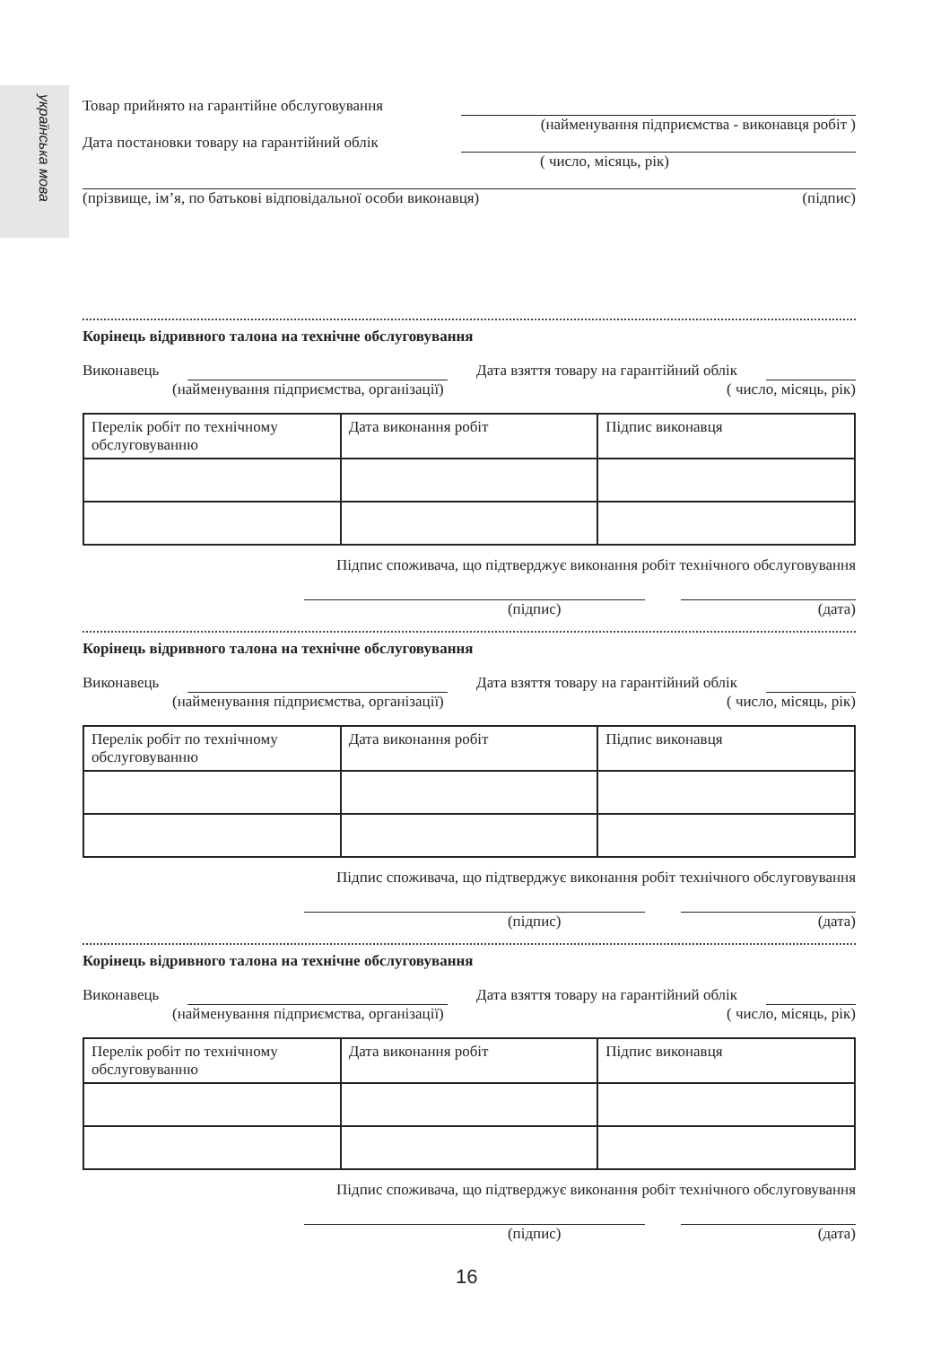українська мова
Товар прийнято на гарантійне обслуговування
(найменування підприємства - виконавця робіт )
Дата постановки товару на гарантійний облік
( число, місяць, рік)
(прізвище, ім’я, по батькові відповідальної особи виконавця) (підпис)
Корінець відривного талона на технічне обслуговування
Виконавець Дата взяття товару на гарантійний облік
(найменування підприємства, організації) ( число, місяць, рік)
| Перелік робіт по технічному обслуговуванню | Дата виконання робіт | Підпис виконавця |
Підпис споживача, що підтверджує виконання робіт технічного обслуговування
(підпис) (дата)
Корінець відривного талона на технічне обслуговування
Виконавець Дата взяття товару на гарантійний облік
(найменування підприємства, організації) ( число, місяць, рік)
| Перелік робіт по технічному обслуговуванню | Дата виконання робіт | Підпис виконавця |
Підпис споживача, що підтверджує виконання робіт технічного обслуговування
(підпис) (дата)
Корінець відривного талона на технічне обслуговування
Виконавець Дата взяття товару на гарантійний облік
(найменування підприємства, організації) ( число, місяць, рік)
| Перелік робіт по технічному обслуговуванню | Дата виконання робіт | Підпис виконавця |
Підпис споживача, що підтверджує виконання робіт технічного обслуговування
(підпис) (дата)
16